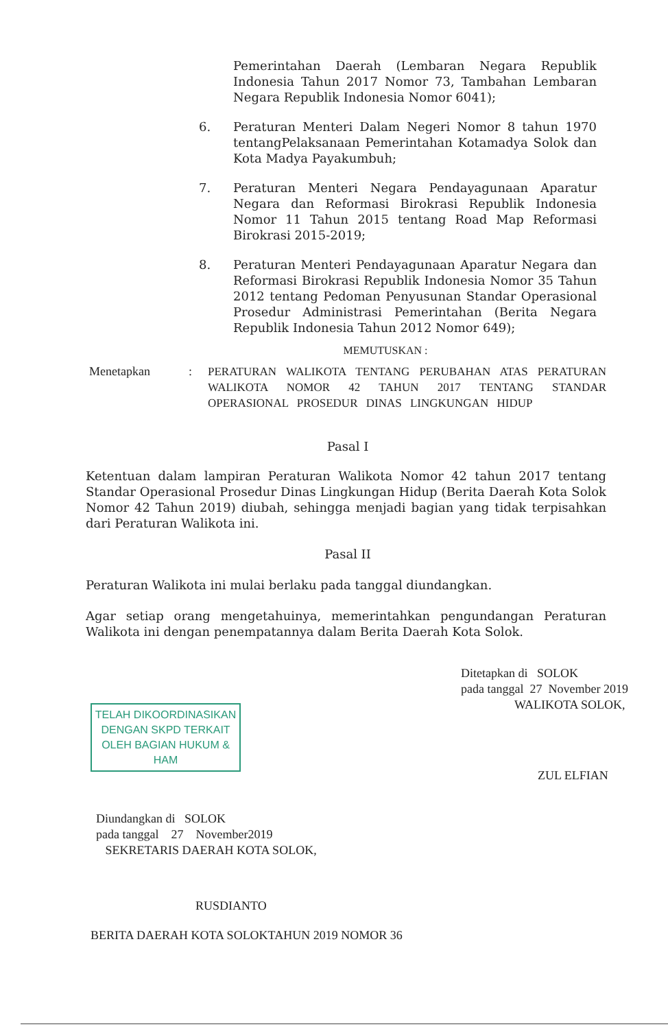Pemerintahan Daerah (Lembaran Negara Republik Indonesia Tahun 2017 Nomor 73, Tambahan Lembaran Negara Republik Indonesia Nomor 6041);
6. Peraturan Menteri Dalam Negeri Nomor 8 tahun 1970 tentangPelaksanaan Pemerintahan Kotamadya Solok dan Kota Madya Payakumbuh;
7. Peraturan Menteri Negara Pendayagunaan Aparatur Negara dan Reformasi Birokrasi Republik Indonesia Nomor 11 Tahun 2015 tentang Road Map Reformasi Birokrasi 2015-2019;
8. Peraturan Menteri Pendayagunaan Aparatur Negara dan Reformasi Birokrasi Republik Indonesia Nomor 35 Tahun 2012 tentang Pedoman Penyusunan Standar Operasional Prosedur Administrasi Pemerintahan (Berita Negara Republik Indonesia Tahun 2012 Nomor 649);
MEMUTUSKAN :
Menetapkan : PERATURAN WALIKOTA TENTANG PERUBAHAN ATAS PERATURAN WALIKOTA NOMOR 42 TAHUN 2017 TENTANG STANDAR OPERASIONAL PROSEDUR DINAS LINGKUNGAN HIDUP
Pasal I
Ketentuan dalam lampiran Peraturan Walikota Nomor 42 tahun 2017 tentang Standar Operasional Prosedur Dinas Lingkungan Hidup (Berita Daerah Kota Solok Nomor 42 Tahun 2019) diubah, sehingga menjadi bagian yang tidak terpisahkan dari Peraturan Walikota ini.
Pasal II
Peraturan Walikota ini mulai berlaku pada tanggal diundangkan.
Agar setiap orang mengetahuinya, memerintahkan pengundangan Peraturan Walikota ini dengan penempatannya dalam Berita Daerah Kota Solok.
TELAH DIKOORDINASIKAN
DENGAN SKPD TERKAIT
OLEH BAGIAN HUKUM & HAM
Ditetapkan di SOLOK
pada tanggal 27 November 2019
WALIKOTA SOLOK,
ZUL ELFIAN
Diundangkan di SOLOK
pada tanggal 27 November2019
SEKRETARIS DAERAH KOTA SOLOK,
RUSDIANTO
BERITA DAERAH KOTA SOLOKTAHUN 2019 NOMOR 36